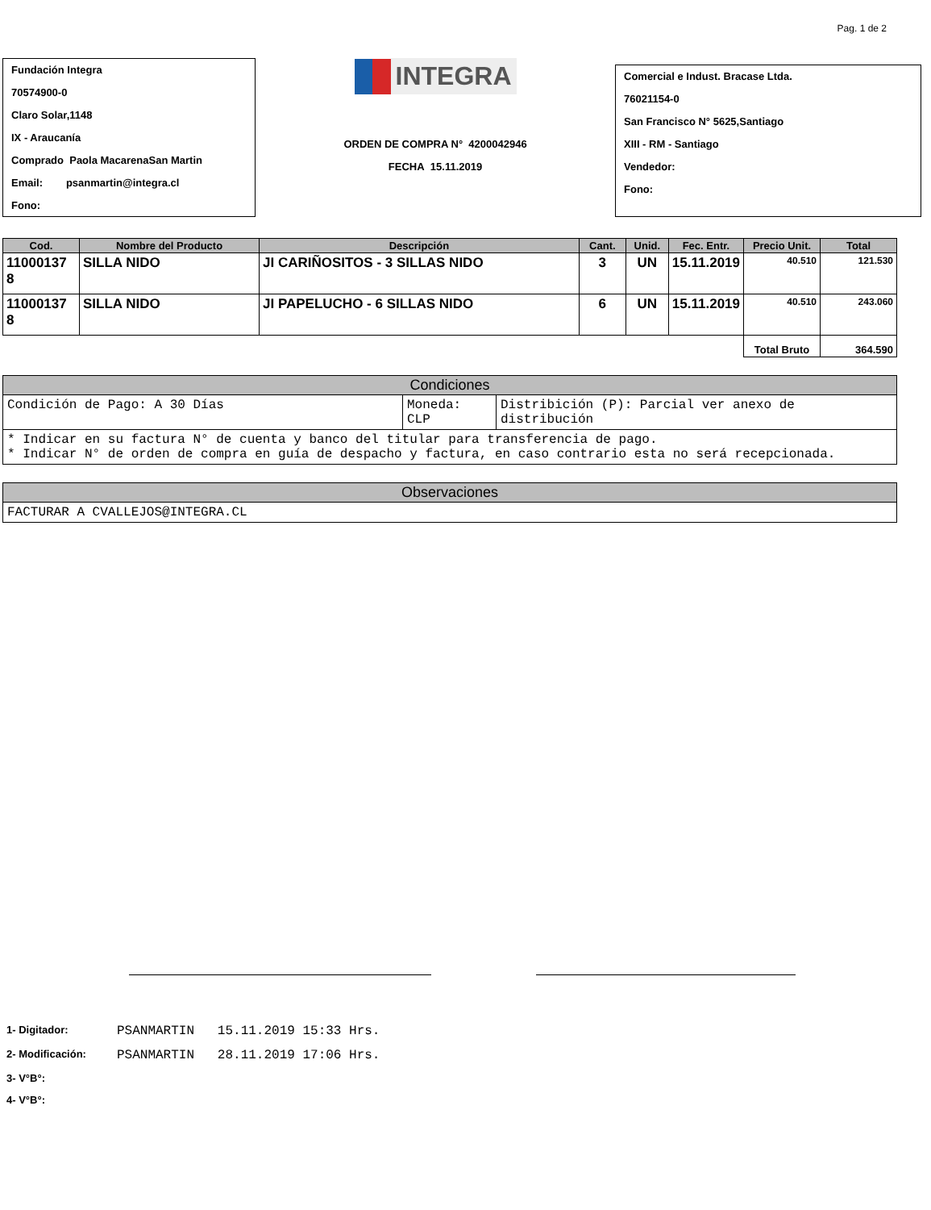Pag. 1 de 2
Fundación Integra
70574900-0
Claro Solar,1148
IX - Araucanía
Comprado Paola MacarenaSan Martin
Email: psanmartin@integra.cl
Fono:
INTEGRA
ORDEN DE COMPRA N° 4200042946
FECHA 15.11.2019
Comercial e Indust. Bracase Ltda.
76021154-0
San Francisco N° 5625,Santiago
XIII - RM - Santiago
Vendedor:
Fono:
| Cod. | Nombre del Producto | Descripción | Cant. | Unid. | Fec. Entr. | Precio Unit. | Total |
| --- | --- | --- | --- | --- | --- | --- | --- |
| 11000137 8 | SILLA NIDO | JI CARIÑOSITOS - 3 SILLAS NIDO | 3 | UN | 15.11.2019 | 40.510 | 121.530 |
| 11000137 8 | SILLA NIDO | JI PAPELUCHO - 6 SILLAS NIDO | 6 | UN | 15.11.2019 | 40.510 | 243.060 |
| | | | | | | Total Bruto | 364.590 |
| Condiciones | | |
| --- | --- | --- |
| Condición de Pago: A 30 Días | Moneda: CLP | Distribición (P): Parcial ver anexo de distribución |
| * Indicar en su factura N° de cuenta y banco del titular para transferencia de pago. * Indicar N° de orden de compra en guía de despacho y factura, en caso contrario esta no será recepcionada. | | |
| Observaciones |
| --- |
| FACTURAR A CVALLEJOS@INTEGRA.CL |
1- Digitador: PSANMARTIN 15.11.2019 15:33 Hrs.
2- Modificación: PSANMARTIN 28.11.2019 17:06 Hrs.
3- V°B°:
4- V°B°: